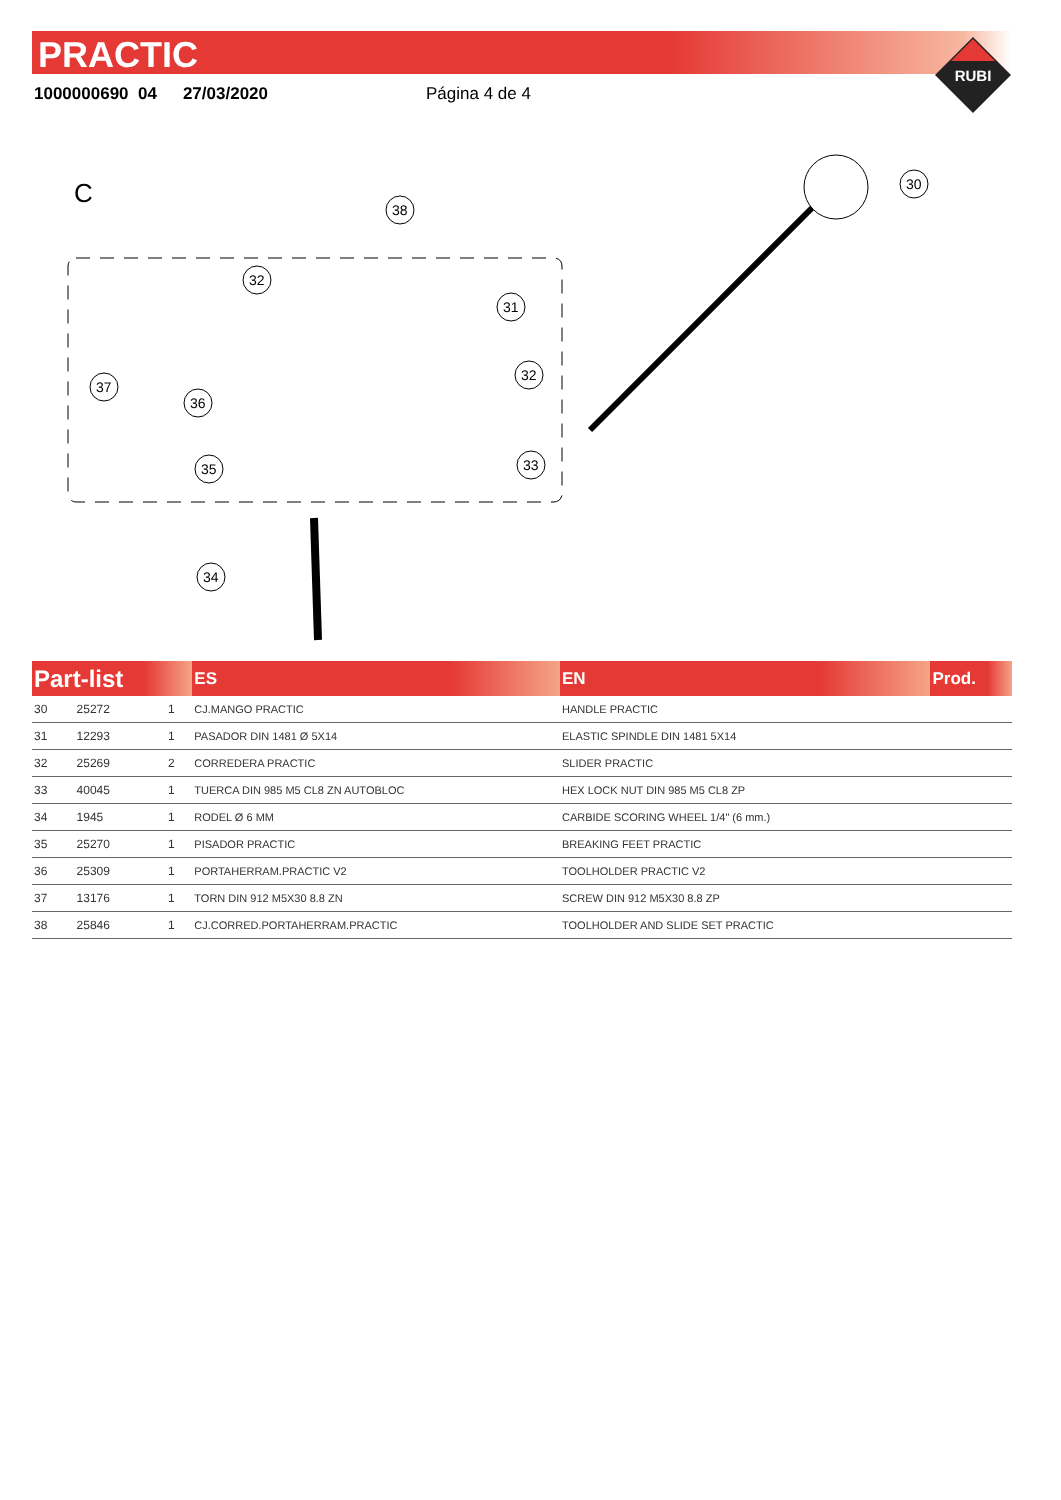PRACTIC
1000000690 04 27/03/2020 Página 4 de 4
RUBI
C
30
38
32
31
32
37
36
35
33
34
| Part-list | | | ES | EN | Prod. |
| --- | --- | --- | --- | --- | --- |
| 30 | 25272 | 1 | CJ.MANGO PRACTIC | HANDLE PRACTIC | |
| 31 | 12293 | 1 | PASADOR DIN 1481 Ø 5X14 | ELASTIC SPINDLE DIN 1481 5X14 | |
| 32 | 25269 | 2 | CORREDERA PRACTIC | SLIDER PRACTIC | |
| 33 | 40045 | 1 | TUERCA DIN 985 M5 CL8 ZN AUTOBLOC | HEX LOCK NUT DIN 985 M5 CL8 ZP | |
| 34 | 1945 | 1 | RODEL Ø 6 MM | CARBIDE SCORING WHEEL 1/4" (6 mm.) | |
| 35 | 25270 | 1 | PISADOR PRACTIC | BREAKING FEET PRACTIC | |
| 36 | 25309 | 1 | PORTAHERRAM.PRACTIC V2 | TOOLHOLDER PRACTIC V2 | |
| 37 | 13176 | 1 | TORN DIN 912 M5X30 8.8 ZN | SCREW DIN 912 M5X30 8.8 ZP | |
| 38 | 25846 | 1 | CJ.CORRED.PORTAHERRAM.PRACTIC | TOOLHOLDER AND SLIDE SET PRACTIC | |